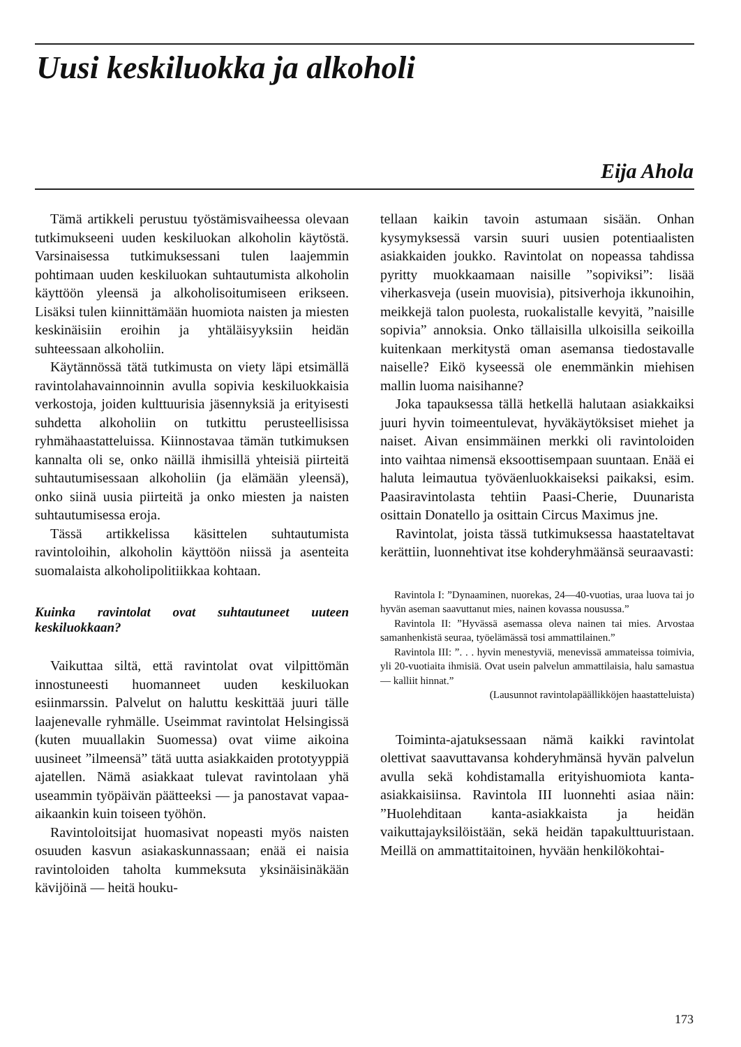Uusi keskiluokka ja alkoholi
Eija Ahola
Tämä artikkeli perustuu työstämisvaiheessa olevaan tutkimukseeni uuden keskiluokan alkoholin käytöstä. Varsinaisessa tutkimuksessani tulen laajemmin pohtimaan uuden keskiluokan suhtautumista alkoholin käyttöön yleensä ja alkoholisoitumiseen erikseen. Lisäksi tulen kiinnittämään huomiota naisten ja miesten keskinäisiin eroihin ja yhtäläisyyksiin heidän suhteessaan alkoholiin.
Käytännössä tätä tutkimusta on viety läpi etsimällä ravintolahavainnoinnin avulla sopivia keskiluokkaisia verkostoja, joiden kulttuurisia jäsennyksiä ja erityisesti suhdetta alkoholiin on tutkittu perusteellisissa ryhmähaastatteluissa. Kiinnostavaa tämän tutkimuksen kannalta oli se, onko näillä ihmisillä yhteisiä piirteitä suhtautumisessaan alkoholiin (ja elämään yleensä), onko siinä uusia piirteitä ja onko miesten ja naisten suhtautumisessa eroja.
Tässä artikkelissa käsittelen suhtautumista ravintoloihin, alkoholin käyttöön niissä ja asenteita suomalaista alkoholipolitiikkaa kohtaan.
Kuinka ravintolat ovat suhtautuneet uuteen keskiluokkaan?
Vaikuttaa siltä, että ravintolat ovat vilpittömän innostuneesti huomanneet uuden keskiluokan esiinmarssin. Palvelut on haluttu keskittää juuri tälle laajenevalle ryhmälle. Useimmat ravintolat Helsingissä (kuten muuallakin Suomessa) ovat viime aikoina uusineet ”ilmeensä” tätä uutta asiakkaiden prototyyppiä ajatellen. Nämä asiakkaat tulevat ravintolaan yhä useammin työpäivän päätteeksi — ja panostavat vapaa-aikaankin kuin toiseen työhön.
Ravintoloitsijat huomasivat nopeasti myös naisten osuuden kasvun asiakaskunnassaan; enää ei naisia ravintoloiden taholta kummeksuta yksinäisinäkään kävijöinä — heitä houku-
tellaan kaikin tavoin astumaan sisään. Onhan kysymyksessä varsin suuri uusien potentiaalisten asiakkaiden joukko. Ravintolat on nopeassa tahdissa pyritty muokkaamaan naisille ”sopiviksi”: lisää viherkasveja (usein muovisia), pitsiverhoja ikkunoihin, meikkejä talon puolesta, ruokalistalle kevyitä, ”naisille sopivia” annoksia. Onko tällaisilla ulkoisilla seikoilla kuitenkaan merkitystä oman asemansa tiedostavalle naiselle? Eikö kyseessä ole enemmänkin miehisen mallin luoma naisihanne?
Joka tapauksessa tällä hetkellä halutaan asiakkaiksi juuri hyvin toimeentulevat, hyväkäytöksiset miehet ja naiset. Aivan ensimmäinen merkki oli ravintoloiden into vaihtaa nimensä eksoottisempaan suuntaan. Enää ei haluta leimautua työväenluokkaiseksi paikaksi, esim. Paasiravintolasta tehtiin Paasi-Cherie, Duunarista osittain Donatello ja osittain Circus Maximus jne.
Ravintolat, joista tässä tutkimuksessa haastateltavat kerättiin, luonnehtivat itse kohderyhmäänsä seuraavasti:
Ravintola I: ”Dynaaminen, nuorekas, 24—40-vuotias, uraa luova tai jo hyvän aseman saavuttanut mies, nainen kovassa nousussa.”
Ravintola II: ”Hyvässä asemassa oleva nainen tai mies. Arvostaa samanhenkistä seuraa, työelämässä tosi ammattilainen.”
Ravintola III: ”. . . hyvin menestyviä, menevissä ammateissa toimivia, yli 20-vuotiaita ihmisiä. Ovat usein palvelun ammattilaisia, halu samastua — kalliit hinnat.”
(Lausunnot ravintolapäällikköjen haastatteluista)
Toiminta-ajatuksessaan nämä kaikki ravintolat olettivat saavuttavansa kohderyhmänsä hyvän palvelun avulla sekä kohdistamalla erityishuomiota kanta-asiakkaisiinsa. Ravintola III luonnehti asiaa näin: ”Huolehditaan kanta-asiakkaista ja heidän vaikuttajayksilöistään, sekä heidän tapakulttuuristaan. Meillä on ammattitaitoinen, hyvään henkilökohtai-
173